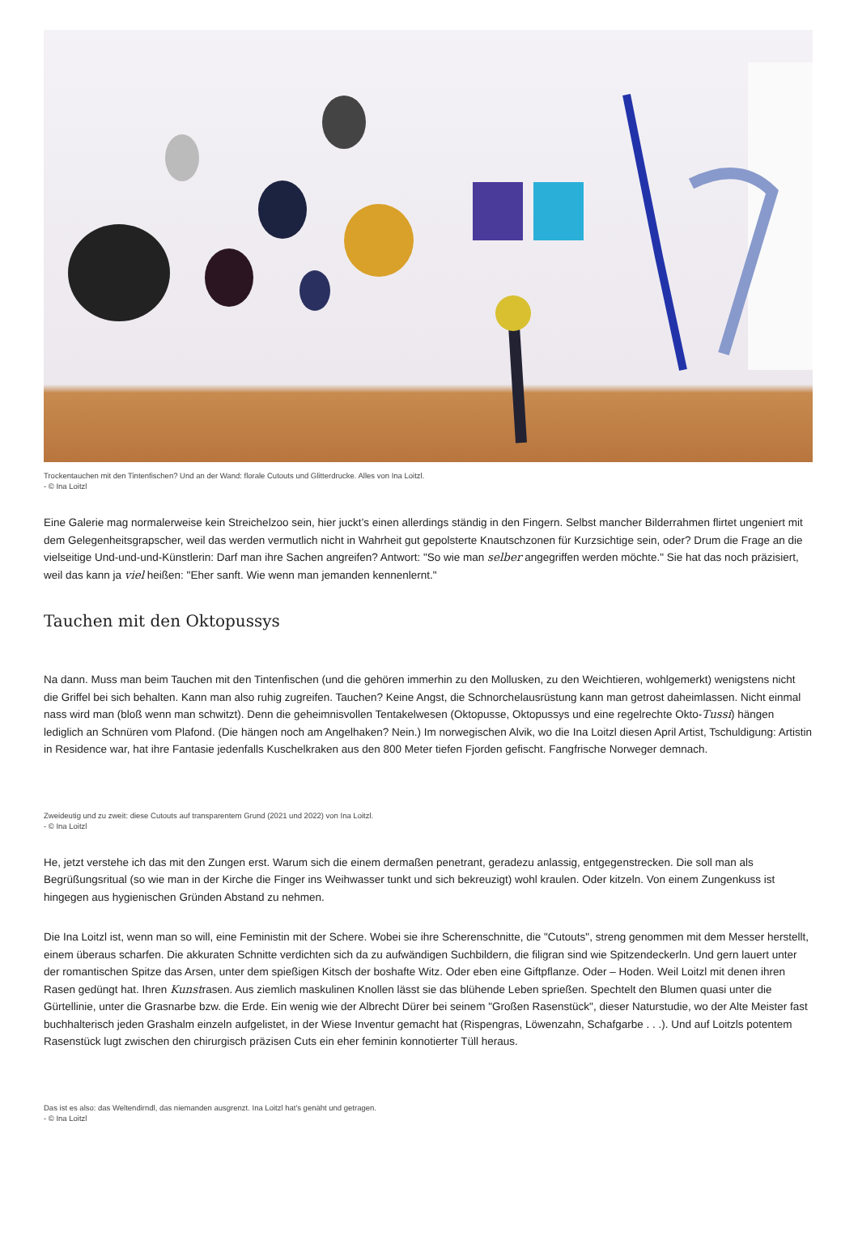Trockentauchen mit den Tintenfischen? Und an der Wand: florale Cutouts und Glitterdrucke. Alles von Ina Loitzl.
- © Ina Loitzl
Eine Galerie mag normalerweise kein Streichelzoo sein, hier juckt’s einen allerdings ständig in den Fingern. Selbst mancher Bilderrahmen flirtet ungeniert mit dem Gelegenheitsgrapscher, weil das werden vermutlich nicht in Wahrheit gut gepolsterte Knautschzonen für Kurzsichtige sein, oder? Drum die Frage an die vielseitige Und-und-und-Künstlerin: Darf man ihre Sachen angreifen? Antwort: "So wie man selber angegriffen werden möchte." Sie hat das noch präzisiert, weil das kann ja viel heißen: "Eher sanft. Wie wenn man jemanden kennenlernt."
Tauchen mit den Oktopussys
Na dann. Muss man beim Tauchen mit den Tintenfischen (und die gehören immerhin zu den Mollusken, zu den Weichtieren, wohlgemerkt) wenigstens nicht die Griffel bei sich behalten. Kann man also ruhig zugreifen. Tauchen? Keine Angst, die Schnorchelausrüstung kann man getrost daheimlassen. Nicht einmal nass wird man (bloß wenn man schwitzt). Denn die geheimnisvollen Tentakelwesen (Oktopusse, Oktopussys und eine regelrechte Okto-Tussi) hängen lediglich an Schnüren vom Plafond. (Die hängen noch am Angelhaken? Nein.) Im norwegischen Alvik, wo die Ina Loitzl diesen April Artist, Tschuldigung: Artistin in Residence war, hat ihre Fantasie jedenfalls Kuschelkraken aus den 800 Meter tiefen Fjorden gefischt. Fangfrische Norweger demnach.
Zweideutig und zu zweit: diese Cutouts auf transparentem Grund (2021 und 2022) von Ina Loitzl.
- © Ina Loitzl
He, jetzt verstehe ich das mit den Zungen erst. Warum sich die einem dermaßen penetrant, geradezu anlassig, entgegenstrecken. Die soll man als Begrüßungsritual (so wie man in der Kirche die Finger ins Weihwasser tunkt und sich bekreuzigt) wohl kraulen. Oder kitzeln. Von einem Zungenkuss ist hingegen aus hygienischen Gründen Abstand zu nehmen.
Die Ina Loitzl ist, wenn man so will, eine Feministin mit der Schere. Wobei sie ihre Scherenschnitte, die "Cutouts", streng genommen mit dem Messer herstellt, einem überaus scharfen. Die akkuraten Schnitte verdichten sich da zu aufwändigen Suchbildern, die filigran sind wie Spitzendeckerln. Und gern lauert unter der romantischen Spitze das Arsen, unter dem spießigen Kitsch der boshafte Witz. Oder eben eine Giftpflanze. Oder – Hoden. Weil Loitzl mit denen ihren Rasen gedüngt hat. Ihren Kunstrasen. Aus ziemlich maskulinen Knollen lässt sie das blühende Leben sprießen. Spechtelt den Blumen quasi unter die Gürtellinie, unter die Grasnarbe bzw. die Erde. Ein wenig wie der Albrecht Dürer bei seinem "Großen Rasenstück", dieser Naturstudie, wo der Alte Meister fast buchhalterisch jeden Grashalm einzeln aufgelistet, in der Wiese Inventur gemacht hat (Rispengras, Löwenzahn, Schafgarbe . . .). Und auf Loitzls potentem Rasenstück lugt zwischen den chirurgisch präzisen Cuts ein eher feminin konnotierter Tüll heraus.
Das ist es also: das Weltendirndl, das niemanden ausgrenzt. Ina Loitzl hat's genäht und getragen.
- © Ina Loitzl